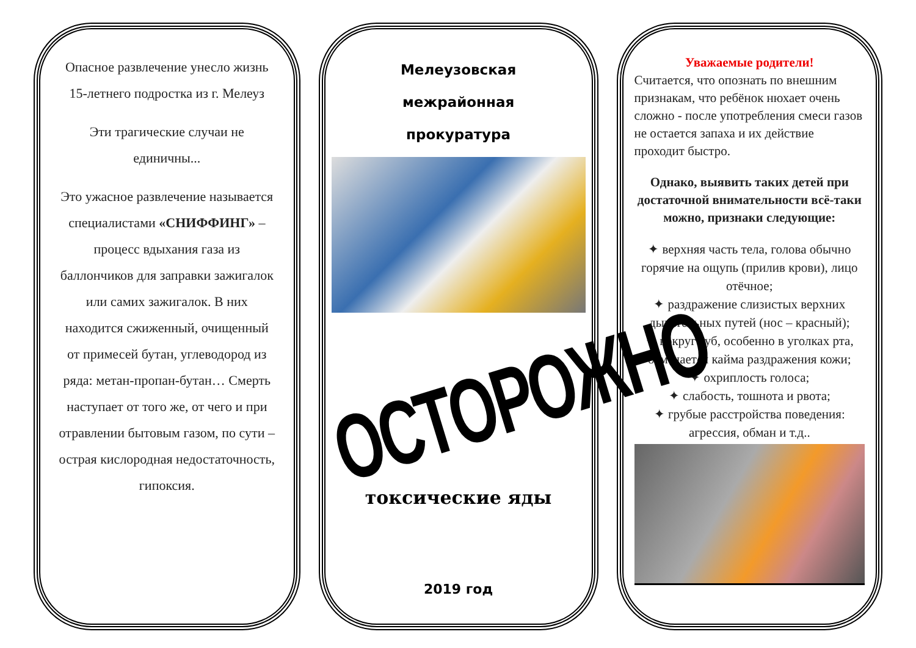Опасное развлечение унесло жизнь 15-летнего подростка из г. Мелеуз
Эти трагические случаи не единичны...
Это ужасное развлечение называется специалистами «СНИФФИНГ» – процесс вдыхания газа из баллончиков для заправки зажигалок или самих зажигалок. В них находится сжиженный, очищенный от примесей бутан, углеводород из ряда: метан-пропан-бутан… Смерть наступает от того же, от чего и при отравлении бытовым газом, по сути – острая кислородная недостаточность, гипоксия.
Мелеузовская
межрайонная
прокуратура
ОСТОРОЖНО
токсические яды
2019 год
Уважаемые родители!
Считается, что опознать по внешним признакам, что ребёнок нюхает очень сложно - после употребления смеси газов не остается запаха и их действие проходит быстро.
Однако, выявить таких детей при достаточной внимательности всё-таки можно, признаки следующие:
✦ верхняя часть тела, голова обычно горячие на ощупь (прилив крови), лицо отёчное;
✦ раздражение слизистых верхних дыхательных путей (нос – красный);
✦ вокруг губ, особенно в уголках рта, отмечается кайма раздражения кожи;
✦ охриплость голоса;
✦ слабость, тошнота и рвота;
✦ грубые расстройства поведения: агрессия, обман и т.д..